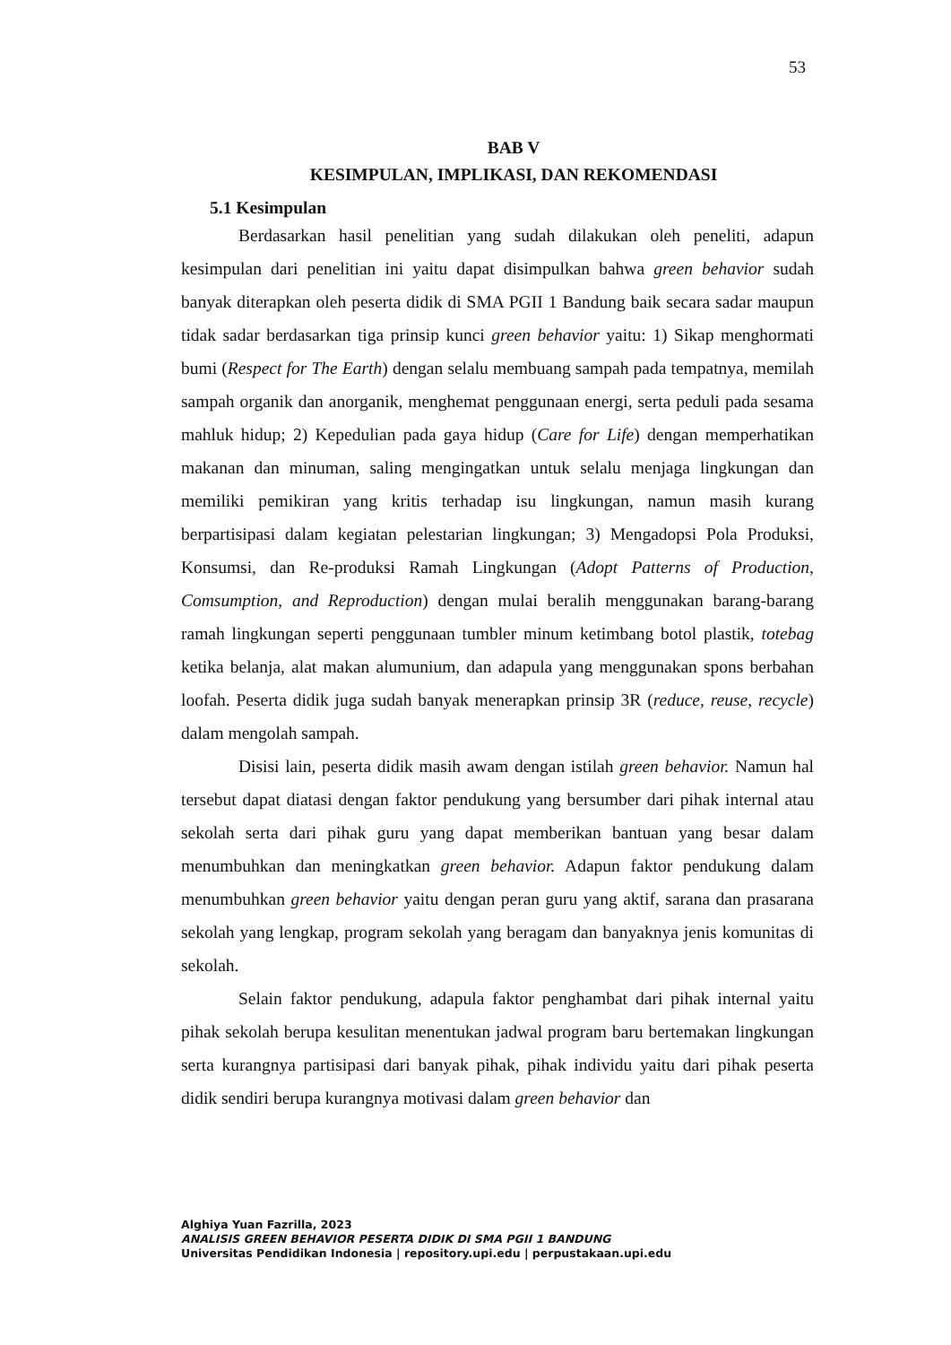53
BAB V
KESIMPULAN, IMPLIKASI, DAN REKOMENDASI
5.1 Kesimpulan
Berdasarkan hasil penelitian yang sudah dilakukan oleh peneliti, adapun kesimpulan dari penelitian ini yaitu dapat disimpulkan bahwa green behavior sudah banyak diterapkan oleh peserta didik di SMA PGII 1 Bandung baik secara sadar maupun tidak sadar berdasarkan tiga prinsip kunci green behavior yaitu: 1) Sikap menghormati bumi (Respect for The Earth) dengan selalu membuang sampah pada tempatnya, memilah sampah organik dan anorganik, menghemat penggunaan energi, serta peduli pada sesama mahluk hidup; 2) Kepedulian pada gaya hidup (Care for Life) dengan memperhatikan makanan dan minuman, saling mengingatkan untuk selalu menjaga lingkungan dan memiliki pemikiran yang kritis terhadap isu lingkungan, namun masih kurang berpartisipasi dalam kegiatan pelestarian lingkungan; 3) Mengadopsi Pola Produksi, Konsumsi, dan Re-produksi Ramah Lingkungan (Adopt Patterns of Production, Comsumption, and Reproduction) dengan mulai beralih menggunakan barang-barang ramah lingkungan seperti penggunaan tumbler minum ketimbang botol plastik, totebag ketika belanja, alat makan alumunium, dan adapula yang menggunakan spons berbahan loofah. Peserta didik juga sudah banyak menerapkan prinsip 3R (reduce, reuse, recycle) dalam mengolah sampah.
Disisi lain, peserta didik masih awam dengan istilah green behavior. Namun hal tersebut dapat diatasi dengan faktor pendukung yang bersumber dari pihak internal atau sekolah serta dari pihak guru yang dapat memberikan bantuan yang besar dalam menumbuhkan dan meningkatkan green behavior. Adapun faktor pendukung dalam menumbuhkan green behavior yaitu dengan peran guru yang aktif, sarana dan prasarana sekolah yang lengkap, program sekolah yang beragam dan banyaknya jenis komunitas di sekolah.
Selain faktor pendukung, adapula faktor penghambat dari pihak internal yaitu pihak sekolah berupa kesulitan menentukan jadwal program baru bertemakan lingkungan serta kurangnya partisipasi dari banyak pihak, pihak individu yaitu dari pihak peserta didik sendiri berupa kurangnya motivasi dalam green behavior dan
Alghiya Yuan Fazrilla, 2023
ANALISIS GREEN BEHAVIOR PESERTA DIDIK DI SMA PGII 1 BANDUNG
Universitas Pendidikan Indonesia | repository.upi.edu | perpustakaan.upi.edu